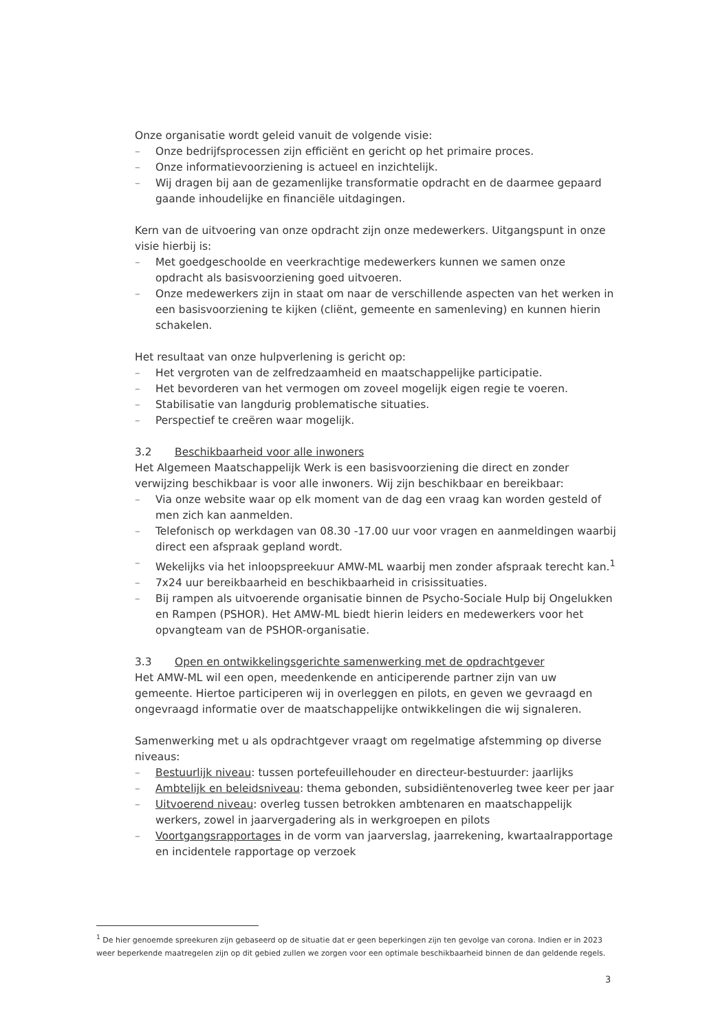Onze organisatie wordt geleid vanuit de volgende visie:
– Onze bedrijfsprocessen zijn efficiënt en gericht op het primaire proces.
– Onze informatievoorziening is actueel en inzichtelijk.
– Wij dragen bij aan de gezamenlijke transformatie opdracht en de daarmee gepaard gaande inhoudelijke en financiële uitdagingen.
Kern van de uitvoering van onze opdracht zijn onze medewerkers. Uitgangspunt in onze visie hierbij is:
– Met goedgeschoolde en veerkrachtige medewerkers kunnen we samen onze opdracht als basisvoorziening goed uitvoeren.
– Onze medewerkers zijn in staat om naar de verschillende aspecten van het werken in een basisvoorziening te kijken (cliënt, gemeente en samenleving) en kunnen hierin schakelen.
Het resultaat van onze hulpverlening is gericht op:
– Het vergroten van de zelfredzaamheid en maatschappelijke participatie.
– Het bevorderen van het vermogen om zoveel mogelijk eigen regie te voeren.
– Stabilisatie van langdurig problematische situaties.
– Perspectief te creëren waar mogelijk.
3.2 Beschikbaarheid voor alle inwoners
Het Algemeen Maatschappelijk Werk is een basisvoorziening die direct en zonder verwijzing beschikbaar is voor alle inwoners. Wij zijn beschikbaar en bereikbaar:
– Via onze website waar op elk moment van de dag een vraag kan worden gesteld of men zich kan aanmelden.
– Telefonisch op werkdagen van 08.30 -17.00 uur voor vragen en aanmeldingen waarbij direct een afspraak gepland wordt.
– Wekelijks via het inloopspreekuur AMW-ML waarbij men zonder afspraak terecht kan.<sup>1</sup>
– 7x24 uur bereikbaarheid en beschikbaarheid in crisissituaties.
– Bij rampen als uitvoerende organisatie binnen de Psycho-Sociale Hulp bij Ongelukken en Rampen (PSHOR). Het AMW-ML biedt hierin leiders en medewerkers voor het opvangteam van de PSHOR-organisatie.
3.3 Open en ontwikkelingsgerichte samenwerking met de opdrachtgever
Het AMW-ML wil een open, meedenkende en anticiperende partner zijn van uw gemeente. Hiertoe participeren wij in overleggen en pilots, en geven we gevraagd en ongevraagd informatie over de maatschappelijke ontwikkelingen die wij signaleren.
Samenwerking met u als opdrachtgever vraagt om regelmatige afstemming op diverse niveaus:
– Bestuurlijk niveau: tussen portefeuillehouder en directeur-bestuurder: jaarlijks
– Ambtelijk en beleidsniveau: thema gebonden, subsidiëntenoverleg twee keer per jaar
– Uitvoerend niveau: overleg tussen betrokken ambtenaren en maatschappelijk werkers, zowel in jaarvergadering als in werkgroepen en pilots
– Voortgangsrapportages in de vorm van jaarverslag, jaarrekening, kwartaalrapportage en incidentele rapportage op verzoek
<sup>1</sup> De hier genoemde spreekuren zijn gebaseerd op de situatie dat er geen beperkingen zijn ten gevolge van corona. Indien er in 2023 weer beperkende maatregelen zijn op dit gebied zullen we zorgen voor een optimale beschikbaarheid binnen de dan geldende regels.
3